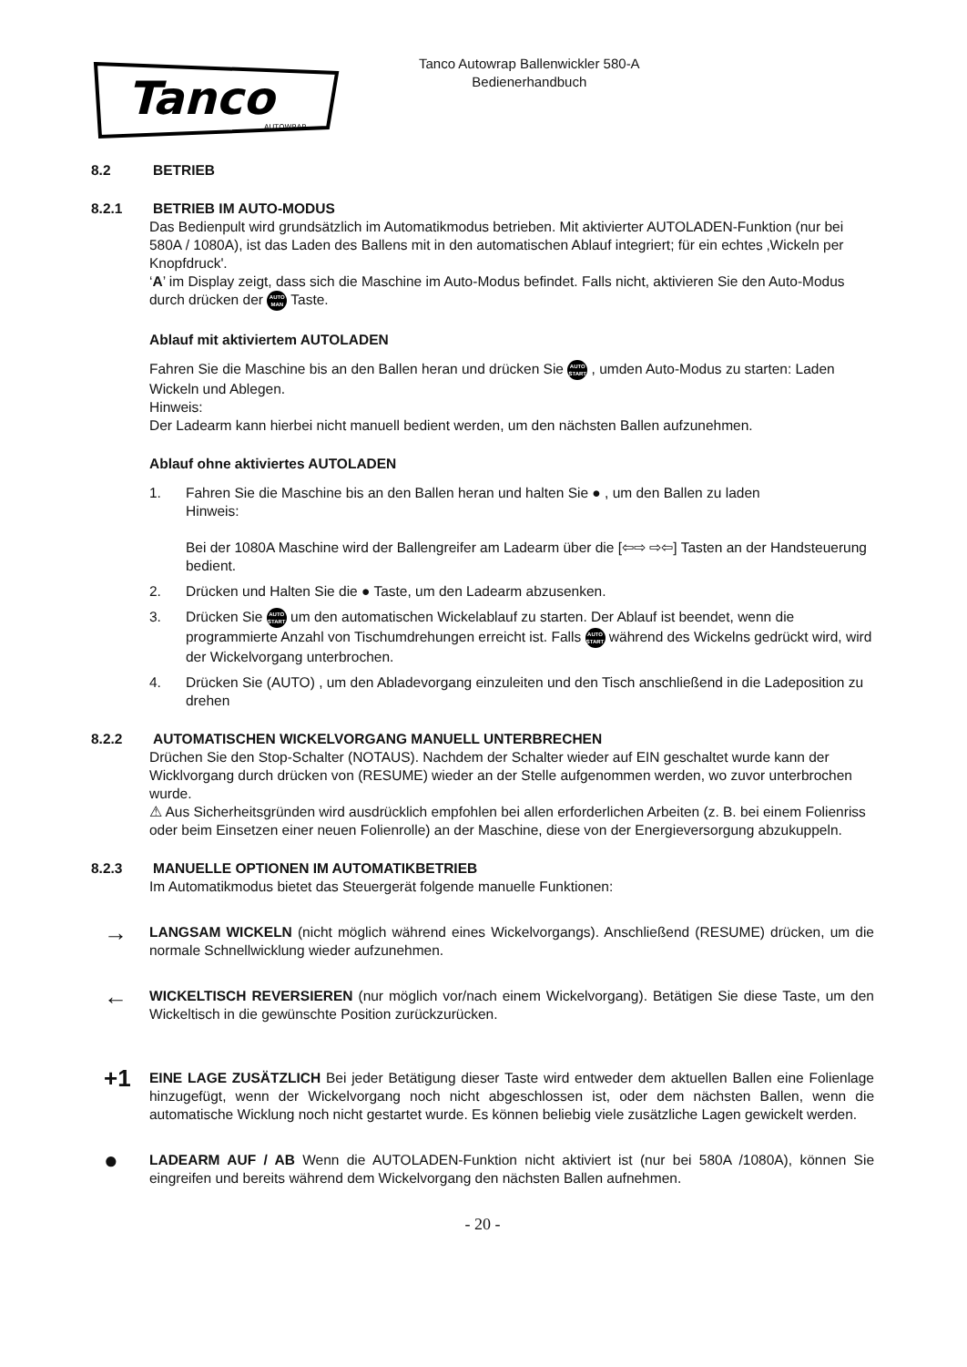Tanco
AUTOWRAP
Tanco Autowrap Ballenwickler 580-A
Bedienerhandbuch
8.2 BETRIEB
8.2.1 BETRIEB IM AUTO-MODUS
Das Bedienpult wird grundsätzlich im Automatikmodus betrieben. Mit aktivierter AUTOLADEN-Funktion (nur bei 580A / 1080A), ist das Laden des Ballens mit in den automatischen Ablauf integriert; für ein echtes ‚Wickeln per Knopfdruck'.
‘A’ im Display zeigt, dass sich die Maschine im Auto-Modus befindet. Falls nicht, aktivieren Sie den Auto-Modus durch drücken der AUTO MAN Taste.
Ablauf mit aktiviertem AUTOLADEN
Fahren Sie die Maschine bis an den Ballen heran und drücken Sie AUTO START , umden Auto-Modus zu starten: Laden Wickeln und Ablegen.
Hinweis:
Der Ladearm kann hierbei nicht manuell bedient werden, um den nächsten Ballen aufzunehmen.
Ablauf ohne aktiviertes AUTOLADEN
1. Fahren Sie die Maschine bis an den Ballen heran und halten Sie ● , um den Ballen zu laden
Hinweis:
Bei der 1080A Maschine wird der Ballengreifer am Ladearm über die [⇦⇨ ⇨⇦] Tasten an der Handsteuerung bedient.
2. Drücken und Halten Sie die ● Taste, um den Ladearm abzusenken.
3. Drücken Sie AUTO START um den automatischen Wickelablauf zu starten. Der Ablauf ist beendet, wenn die programmierte Anzahl von Tischumdrehungen erreicht ist. Falls AUTO START während des Wickelns gedrückt wird, wird der Wickelvorgang unterbrochen.
4. Drücken Sie (AUTO) , um den Abladevorgang einzuleiten und den Tisch anschließend in die Ladeposition zu drehen
8.2.2 AUTOMATISCHEN WICKELVORGANG MANUELL UNTERBRECHEN
Drüchen Sie den Stop-Schalter (NOTAUS). Nachdem der Schalter wieder auf EIN geschaltet wurde kann der Wicklvorgang durch drücken von (RESUME) wieder an der Stelle aufgenommen werden, wo zuvor unterbrochen wurde.
⚠ Aus Sicherheitsgründen wird ausdrücklich empfohlen bei allen erforderlichen Arbeiten (z. B. bei einem Folienriss oder beim Einsetzen einer neuen Folienrolle) an der Maschine, diese von der Energieversorgung abzukuppeln.
8.2.3 MANUELLE OPTIONEN IM AUTOMATIKBETRIEB
Im Automatikmodus bietet das Steuergerät folgende manuelle Funktionen:
→
LANGSAM WICKELN (nicht möglich während eines Wickelvorgangs). Anschließend (RESUME) drücken, um die normale Schnellwicklung wieder aufzunehmen.
←
WICKELTISCH REVERSIEREN (nur möglich vor/nach einem Wickelvorgang). Betätigen Sie diese Taste, um den Wickeltisch in die gewünschte Position zurückzurücken.
+1
EINE LAGE ZUSÄTZLICH Bei jeder Betätigung dieser Taste wird entweder dem aktuellen Ballen eine Folienlage hinzugefügt, wenn der Wickelvorgang noch nicht abgeschlossen ist, oder dem nächsten Ballen, wenn die automatische Wicklung noch nicht gestartet wurde. Es können beliebig viele zusätzliche Lagen gewickelt werden.
●
LADEARM AUF / AB Wenn die AUTOLADEN-Funktion nicht aktiviert ist (nur bei 580A /1080A), können Sie eingreifen und bereits während dem Wickelvorgang den nächsten Ballen aufnehmen.
- 20 -